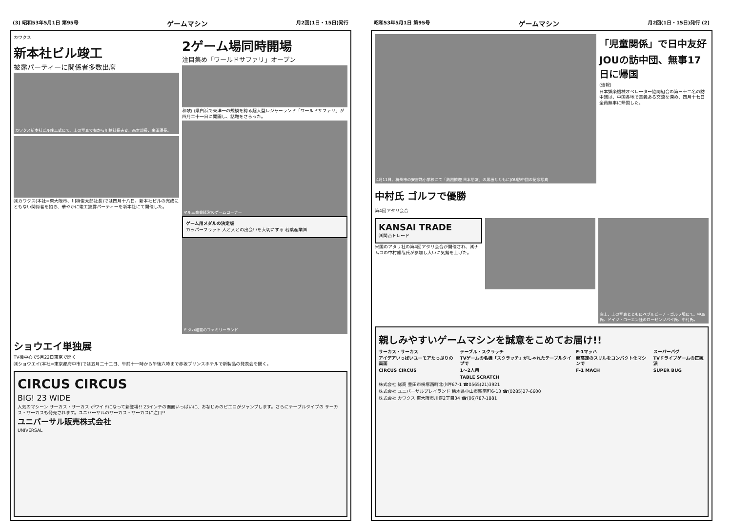(3) 昭和53年5月1日 第95号 ゲームマシン 月2回(1日・15日)発行
カワクス
新本社ビル竣工
披露パーティーに関係者多数出席
カワクス新本社ビル竣工式にて。上の写真で右から川楠社長夫妻、森本部長、来田課長。
㈱カワクス(本社=東大阪市、川楠俊太郎社長)では四月十八日、新本社ビルの完成にともない関係者を招き、華やかに竣工披露パーティーを新本社にて開催した。
2ゲーム場同時開場
注目集め「ワールドサファリ」オープン
和歌山県白浜で東洋一の規模を誇る超大型レジャーランド「ワールドサファリ」が四月二十一日に開園し、話題をさらった。
マル三商会経営のゲームコーナー
ゲーム用メダルの決定版
カッパーフラット 人と人との出会いを大切にする 若葉産業㈱
ミタカ経営のファミリーランド
ショウエイ単独展
TV機中心で5月22日東京で開く
㈱ショウエイ(本社=東京都府中市)では五月二十二日、午前十一時から午後六時まで赤坂プリンスホテルで新製品の発表会を開く。
CIRCUS CIRCUS
BIG! 23 WIDE
人気のマシーン サーカス・サーカス がワイドになって新登場!! 23インチの画面いっぱいに、おなじみのピエロがジャンプします。さらにテーブルタイプの サーカス・サーカスも発売されます。ユニバーサルのサーカス・サーカスに注目!!
ユニバーサル販売株式会社
UNIVERSAL
昭和53年5月1日 第95号 ゲームマシン 月2回(1日・15日)発行 (2)
4月11日、杭州市の安吉路小学校にて「熱烈歓迎 日本朋友」の黒板とともにJOU訪中団の記念写真
「児童関係」で日中友好
JOUの訪中団、無事17日に帰国
(速報)
日本娯楽機械オペレーター協同組合の第三十二名の訪中団は、中国各地で意義ある交流を深め、四月十七日全員無事に帰国した。
中村氏 ゴルフで優勝
第4回アタリ会合
KANSAI TRADE
㈱関西トレード
米国のアタリ社の第4回アタリ会合が開催され、㈱ナムコの中村雅哉氏が参加し大いに気勢を上げた。
左上、上の写真とともにペブルビーチ・ゴルフ場にて。中島氏、ドイツ・ローエン社のローゼンツバイ氏、中村氏。
親しみやすいゲームマシンを誠意をこめてお届け!!
サーカス・サーカス
アイデアいっぱいユーモアたっぷりの画面
CIRCUS CIRCUS
テーブル・スクラッチ
TVゲームの名機「スクラッチ」がしゃれたテーブルタイプで
1〜2人用
TABLE SCRATCH
F-1マッハ
超高速のスリルをコンパクト化マシンで
F-1 MACH
スーパーバグ
TVドライブゲームの正統派
SUPER BUG
株式会社 総商 豊田市枡塚西町北小畔67-1 ☎0565(21)3921
株式会社 ユニバーサルプレイランド 栃木県小山市駅南町6-13 ☎(0285)27-6600
株式会社 カワクス 東大阪市川俣2丁目34 ☎(06)787-1881